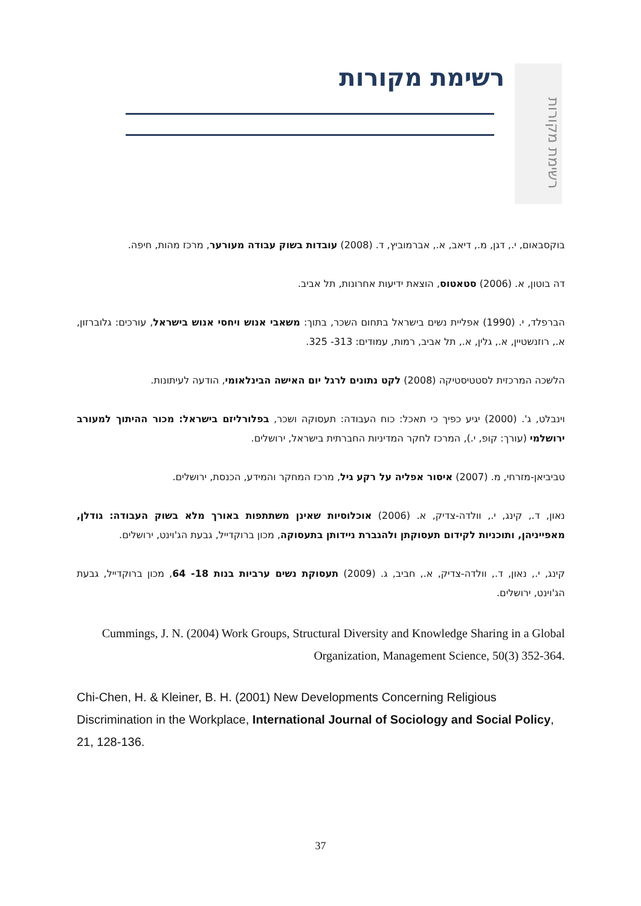רשימת מקורות
רשימת מקורות
בוקסבאום, י., דגן, מ., דיאב, א., אברמוביץ, ד. (2008) עובדות בשוק עבודה מעורער, מרכז מהות, חיפה.
דה בוטון, א. (2006) סטאטוס, הוצאת ידיעות אחרונות, תל אביב.
הברפלד, י. (1990) אפליית נשים בישראל בתחום השכר, בתוך: משאבי אנוש ויחסי אנוש בישראל, עורכים: גלוברזון, א., רוזנשטיין, א., גלין, א., תל אביב, רמות, עמודים: 313- 325.
הלשכה המרכזית לסטטיסטיקה (2008) לקט נתונים לרגל יום האישה הבינלאומי, הודעה לעיתונות.
וינבלט, ג'. (2000) יגיע כפיך כי תאכל: כוח העבודה: תעסוקה ושכר, בפלורליזם בישראל: מכור ההיתוך למעורב ירושלמי (עורך: קופ, י.), המרכז לחקר המדיניות החברתית בישראל, ירושלים.
טביביאן-מזרחי, מ. (2007) איסור אפליה על רקע גיל, מרכז המחקר והמידע, הכנסת, ירושלים.
נאון, ד., קינג, י., וולדה-צדיק, א. (2006) אוכלוסיות שאינן משתתפות באורך מלא בשוק העבודה: גודלן, מאפייניהן, ותוכניות לקידום תעסוקתן ולהגברת ניידותן בתעסוקה, מכון ברוקדייל, גבעת הג'וינט, ירושלים.
קינג, י., נאון, ד., וולדה-צדיק, א., חביב, ג. (2009) תעסוקת נשים ערביות בנות 18- 64, מכון ברוקדייל, גבעת הג'וינט, ירושלים.
Cummings, J. N. (2004) Work Groups, Structural Diversity and Knowledge Sharing in a Global Organization, Management Science, 50(3) 352-364.
Chi-Chen, H. & Kleiner, B. H. (2001) New Developments Concerning Religious Discrimination in the Workplace, International Journal of Sociology and Social Policy, 21, 128-136.
37